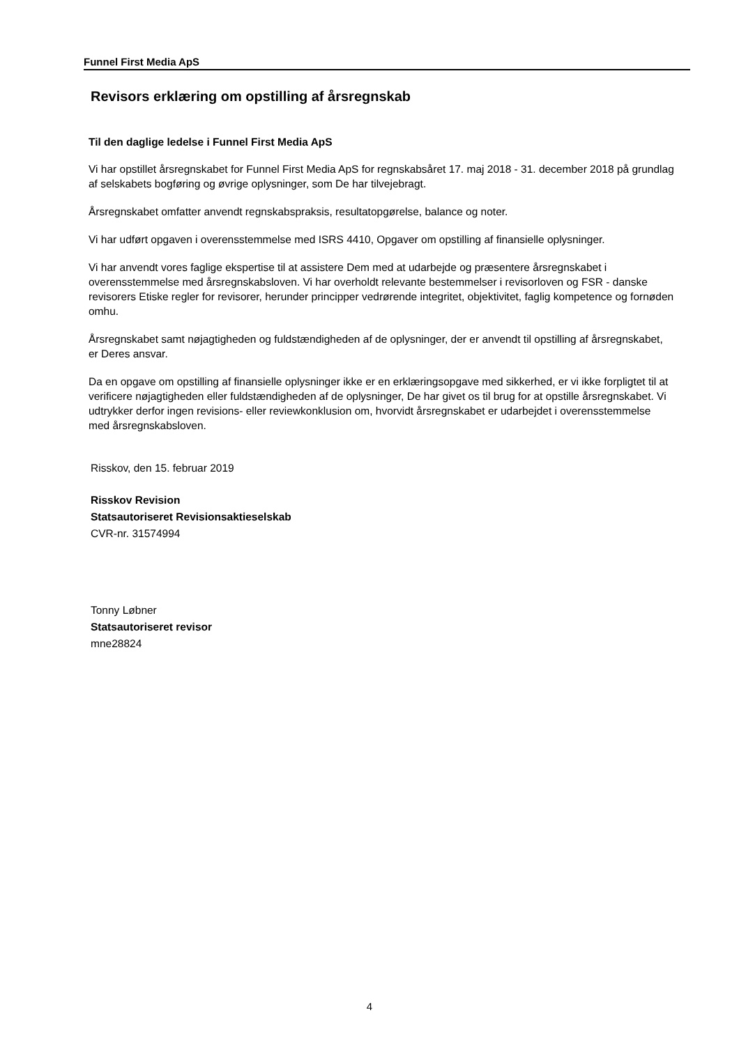Funnel First Media ApS
Revisors erklæring om opstilling af årsregnskab
Til den daglige ledelse i Funnel First Media ApS
Vi har opstillet årsregnskabet for Funnel First Media ApS for regnskabsåret 17. maj 2018 - 31. december 2018 på grundlag af selskabets bogføring og øvrige oplysninger, som De har tilvejebragt.
Årsregnskabet omfatter anvendt regnskabspraksis, resultatopgørelse, balance og noter.
Vi har udført opgaven i overensstemmelse med ISRS 4410, Opgaver om opstilling af finansielle oplysninger.
Vi har anvendt vores faglige ekspertise til at assistere Dem med at udarbejde og præsentere årsregnskabet i overensstemmelse med årsregnskabsloven. Vi har overholdt relevante bestemmelser i revisorloven og FSR - danske revisorers Etiske regler for revisorer, herunder principper vedrørende integritet, objektivitet, faglig kompetence og fornøden omhu.
Årsregnskabet samt nøjagtigheden og fuldstændigheden af de oplysninger, der er anvendt til opstilling af årsregnskabet, er Deres ansvar.
Da en opgave om opstilling af finansielle oplysninger ikke er en erklæringsopgave med sikkerhed, er vi ikke forpligtet til at verificere nøjagtigheden eller fuldstændigheden af de oplysninger, De har givet os til brug for at opstille årsregnskabet. Vi udtrykker derfor ingen revisions- eller reviewkonklusion om, hvorvidt årsregnskabet er udarbejdet i overensstemmelse med årsregnskabsloven.
Risskov, den 15. februar 2019
Risskov Revision
Statsautoriseret Revisionsaktieselskab
CVR-nr. 31574994
Tonny Løbner
Statsautoriseret revisor
mne28824
4